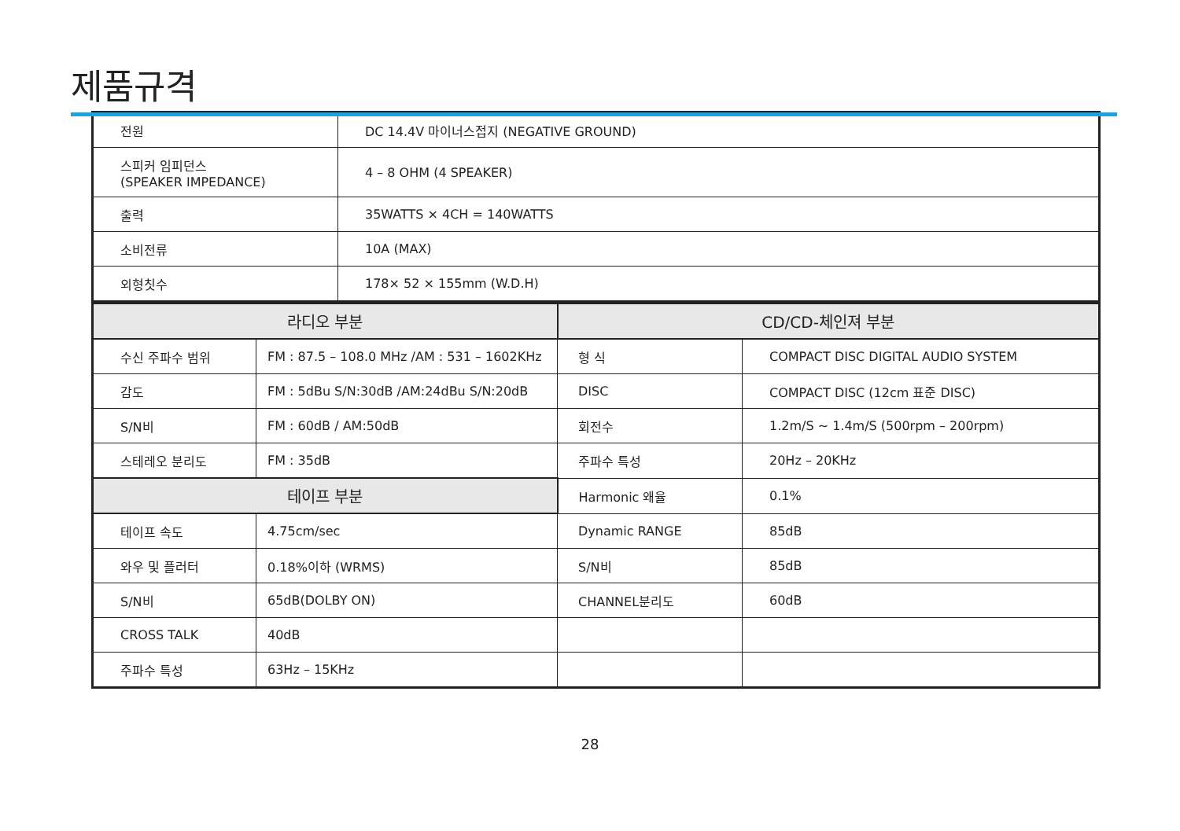제품규격
| 전원 | DC 14.4V 마이너스접지 (NEGATIVE GROUND) |
| 스피커 임피던스 (SPEAKER IMPEDANCE) | 4 – 8 OHM (4 SPEAKER) |
| 출력 | 35WATTS × 4CH = 140WATTS |
| 소비전류 | 10A (MAX) |
| 외형칫수 | 178× 52 × 155mm (W.D.H) |
| 라디오 부분 | | CD/CD-체인져 부분 | |
| --- | --- | --- | --- |
| 수신 주파수 범위 | FM : 87.5 – 108.0 MHz /AM : 531 – 1602KHz | 형 식 | COMPACT DISC DIGITAL AUDIO SYSTEM |
| 감도 | FM : 5dBu S/N:30dB /AM:24dBu S/N:20dB | DISC | COMPACT DISC (12cm 표준 DISC) |
| S/N비 | FM : 60dB / AM:50dB | 회전수 | 1.2m/S ~ 1.4m/S (500rpm – 200rpm) |
| 스테레오 분리도 | FM : 35dB | 주파수 특성 | 20Hz – 20KHz |
| 테이프 부분 | | Harmonic 왜율 | 0.1% |
| 테이프 속도 | 4.75cm/sec | Dynamic RANGE | 85dB |
| 와우 및 플러터 | 0.18%이하 (WRMS) | S/N비 | 85dB |
| S/N비 | 65dB(DOLBY ON) | CHANNEL분리도 | 60dB |
| CROSS TALK | 40dB | | |
| 주파수 특성 | 63Hz – 15KHz | | |
28